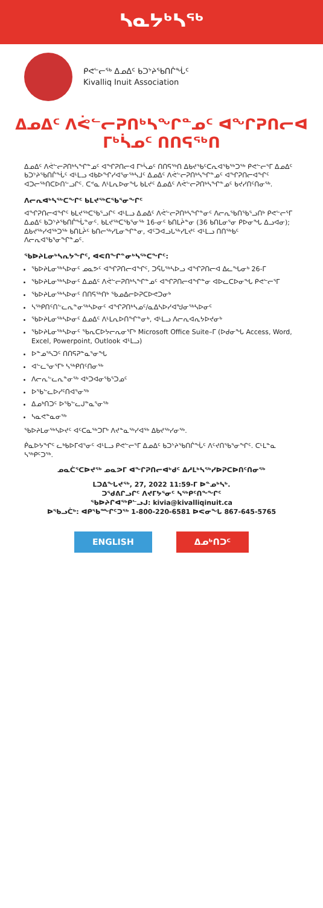ᓴᓇᔭᒃᓴᖅ
ᑭᕙᓪᓕᖅ ᐃᓄᐃᑦ ᑲᑐᔾᔨᖃᑎᒌᖔᑦ
Kivalliq Inuit Association
ᐃᓄᐃᑦ ᐱᕚᓪᓕᕈᑎᒃᓴᖏᓐᓄᑦ ᐊᖏᕈᑎᓕᐊ ᒥᒃᓵᓄᑦ ᑎᑎᕋᖅᑎ
ᐃᓄᐃᑦ ᐱᕚᓪᓕᕈᑎᒃᓴᖏᓐᓄᑦ ᐊᖏᕈᑎᓕᐊ ᒥᒃᓵᓄᑦ ᑎᑎᕋᖅᑎ ᐃᑲᔪᖃᑦᑕᕆᐊᖃᖅᑐᖅ ᑭᕙᓪᓕᕐᒥ ᐃᓄᐃᑦ ᑲᑐᔾᔨᖃᑎᒌᖔᑦ ᐊᒻᒪᓗ ᐊᑲᐅᖏᓯᐊᕐᓂᖅᓴᒧᑦ ᐃᓄᐃᑦ ᐱᕚᓪᓕᕈᑎᒃᓴᖏᓐᓄᑦ ᐊᖏᕈᑎᓕᐊᖏᑦ ᐊᑐᓕᖅᑎᑕᐅᑎᓪᓗᒋᑦ. ᑕᕝᓇ ᐱᒻᒪᕆᐅᓂᖓ ᑲᒪᔪᑦ ᐃᓄᐃᑦ ᐱᕚᓪᓕᕈᑎᒃᓴᖏᓐᓄᑦ ᑲᔪᓯᑎᑦᑎᓂᖅ.
ᐱᓕᕆᐊᒃᓴᖅᑕᖏᑦ ᑲᒪᔪᖅᑕᖃᕐᓂᖏᑦ
ᐊᖏᕈᑎᓕᐊᖏᑦ ᑲᒪᔪᖅᑕᖃᕐᓗᒋᑦ ᐊᒻᒪᓗ ᐃᓄᐃᑦ ᐱᕚᓪᓕᕈᑎᒃᓴᖏᓐᓂᑦ ᐱᓕᕆᖃᑎᖃᕐᓗᑎᒃ ᑭᕙᓪᓕᕐᒥ ᐃᓄᐃᑦ ᑲᑐᔾᔨᖃᑎᒌᖔᓐᓂᑦ. ᑲᒪᔪᖅᑕᖃᕐᓂᖅ 16-ᓂᑦ ᑲᑎᒪᔩᓐᓂ (36 ᑲᑎᒪᓂᕐᓂ ᑭᐅᓂᖓ ᐃᓗᐊᓂ); ᐃᑲᔪᖅᓯᐊᖅᑐᖅ ᑲᑎᒪᔩᑦ ᑲᑎᓕᖅᓯᒪᓂᖏᓐᓂ, ᐊᑦᑐᐊᓗᒐᖅᓯᒪᔪᑦ ᐊᒻᒪᓗ ᑎᑎᖅᑲᑦ ᐱᓕᕆᐊᖃᕐᓂᖏᓐᓄᑦ.
ᖃᐅᔨᒪᓂᒃᓴᕆᔭᖏᑦ, ᐊᕙᑎᖏᓐᓂᒃᓴᖅᑕᖏᑦ:
ᖃᐅᔨᒪᓂᖅᓴᐅᓂᑦ ᓄᓇᕗᑦ ᐊᖏᕈᑎᓕᐊᖏᑦ, ᑐᕌᒐᖅᓴᐅᓗ ᐊᖏᕈᑎᓕᐊ ᐃᓚᖓᓂᒃ 26-ᒥ
ᖃᐅᔨᒪᓂᖅᓴᐅᓂᑦ ᐃᓄᐃᑦ ᐱᕚᓪᓕᕈᑎᒃᓴᖏᓐᓄᑦ ᐊᖏᕈᑎᓕᐊᖏᓐᓂ ᐊᐅᓚᑕᐅᓂᖓ ᑭᕙᓪᓕᕐᒥ
ᖃᐅᔨᒪᓂᖅᓴᐅᓂᑦ ᑎᑎᕋᖅᑎᒃ ᖃᓄᐃᓕᐅᕈᑕᐅᕙᑐᓂᒃ
ᓴᖅᑭᑎᑦᑎᓪᓚᕆᓐᓂᖅᓴᐅᓂᑦ ᐊᖏᕈᑎᒃᓴᓄᑦ/ᓇᐃᓴᐅᓯᐊᖑᓂᖅᓴᐅᓂᑦ
ᖃᐅᔨᒪᓂᖅᓴᐅᓂᑦ ᐃᓄᐃᑦ ᐱᒻᒪᕆᐅᑎᖏᓐᓂᒃ, ᐊᒻᒪᓗ ᐱᓕᕆᐊᕆᔭᐅᔪᓂᒃ
ᖃᐅᔨᒪᓂᖅᓴᐅᓂᑦ ᖃᕆᑕᐅᔭᓕᕆᓂᕐᒥᒃ Microsoft Office Suite–ᒥ (ᐅᑯᓂᖓ Access, Word, Excel, Powerpoint, Outlook ᐊᒻᒪᓗ)
ᐅᓐᓄᕐᓴᑐᑦ ᑎᑎᕋᕈᓐᓇᕐᓂᖓ
ᐊᓪᓚᕐᓂᕐᒥᒃ ᓴᖅᑭᑎᑦᑎᓂᖅ
ᐱᓕᕆᓪᓚᕆᓐᓂᖅ ᐊᒃᑐᐊᓂᖃᕐᑐᓄᑦ
ᐅᖃᓪᓚᐅᓯᑦᑎᐊᕐᓂᖅ
ᐃᓄᒃᑎᑐᑦ ᐅᖃᓪᓚᒍᓐᓇᕐᓂᖅ
ᓴᓇᕙᓐᓇᓂᖅ
ᖃᐅᔨᒪᓂᖅᓴᐅᔪᑦ ᐊᑦᑕᓇᖅᑐᒥᒃ ᐱᔪᓐᓇᖅᓯᐊᖅ ᐃᑲᔪᖅᓯᓂᖅ.
ᑮᓇᐅᔭᖏᑦ ᓚᒃᑲᐅᒥᐊᕐᓂᑦ ᐊᒻᒪᓗ ᑭᕙᓪᓕᕐᒥ ᐃᓄᐃᑦ ᑲᑐᔾᔨᖃᑎᒌᖔᑦ ᐱᑦᔪᑎᖃᕐᓂᖏᑦ. ᑕᒻᒪᓐᓇ ᓴᖅᑭᑦᑐᖅ.
ᓄᓇᑖᕐᑕᐅᔪᖅ ᓄᓇᕗᒥ ᐊᖏᕈᑎᓕᐊᒃᑯᑦ ᐃᓱᒪᒃᓴᖅᓯᐅᕈᑕᐅᑎᑦᑎᓂᖅ
ᒪᑐᐃᖓᔪᖅ, 27, 2022 11:59-ᒥ ᐅᓐᓄᒃᓴᒃ.
ᑐᖁᕕᒋᓗᒋᑦ ᐱᔪᒥᔭᕐᓂᑦ ᓴᖅᑭᑦᑎᖕᖏᑦ
ᖃᐅᔨᒋᐊᖅᑭᓪᓗᒍ: kivia@kivalliqinuit.ca
ᐅᖃᓗᑖᒃ: ᐊᑭᖃᙱᑦᑐᖅ 1-800-220-6581 ᐅᕙᓂᖓ 867-645-5765
ENGLISH ᐃᓄᒃᑎᑐᑦ